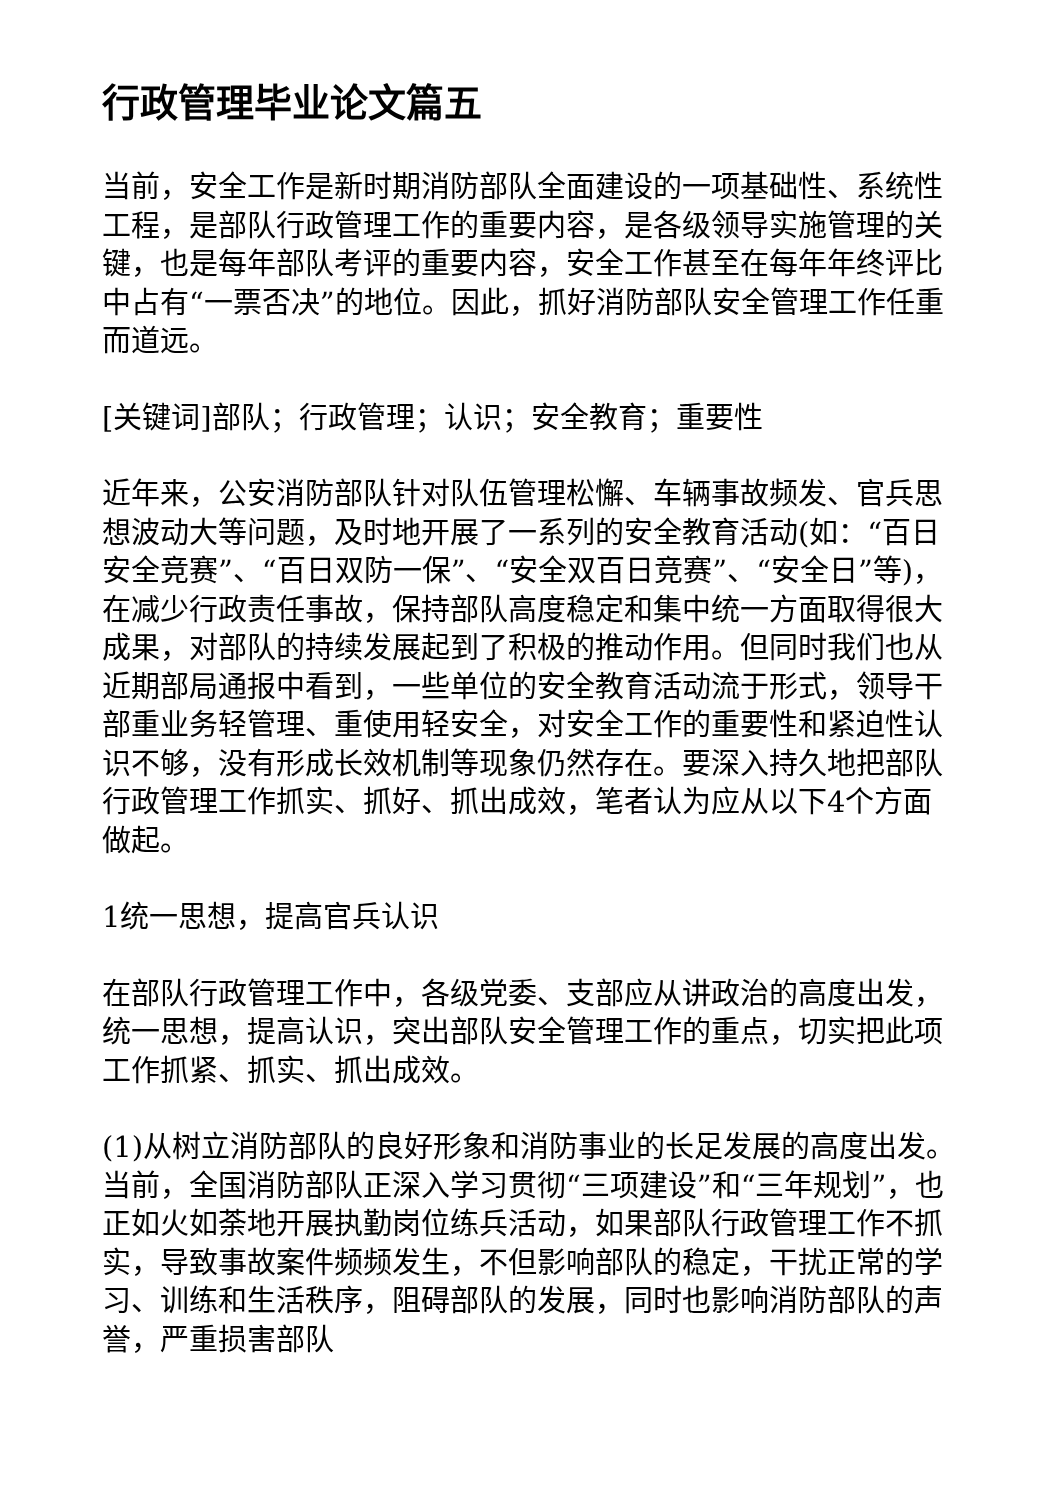行政管理毕业论文篇五
当前，安全工作是新时期消防部队全面建设的一项基础性、系统性工程，是部队行政管理工作的重要内容，是各级领导实施管理的关键，也是每年部队考评的重要内容，安全工作甚至在每年年终评比中占有“一票否决”的地位。因此，抓好消防部队安全管理工作任重而道远。
[关键词]部队；行政管理；认识；安全教育；重要性
近年来，公安消防部队针对队伍管理松懈、车辆事故频发、官兵思想波动大等问题，及时地开展了一系列的安全教育活动(如：“百日安全竞赛”、“百日双防一保”、“安全双百日竞赛”、“安全日”等)，在减少行政责任事故，保持部队高度稳定和集中统一方面取得很大成果，对部队的持续发展起到了积极的推动作用。但同时我们也从近期部局通报中看到，一些单位的安全教育活动流于形式，领导干部重业务轻管理、重使用轻安全，对安全工作的重要性和紧迫性认识不够，没有形成长效机制等现象仍然存在。要深入持久地把部队行政管理工作抓实、抓好、抓出成效，笔者认为应从以下4个方面做起。
1统一思想，提高官兵认识
在部队行政管理工作中，各级党委、支部应从讲政治的高度出发，统一思想，提高认识，突出部队安全管理工作的重点，切实把此项工作抓紧、抓实、抓出成效。
(1)从树立消防部队的良好形象和消防事业的长足发展的高度出发。当前，全国消防部队正深入学习贯彻“三项建设”和“三年规划”，也正如火如荼地开展执勤岗位练兵活动，如果部队行政管理工作不抓实，导致事故案件频频发生，不但影响部队的稳定，干扰正常的学习、训练和生活秩序，阻碍部队的发展，同时也影响消防部队的声誉，严重损害部队